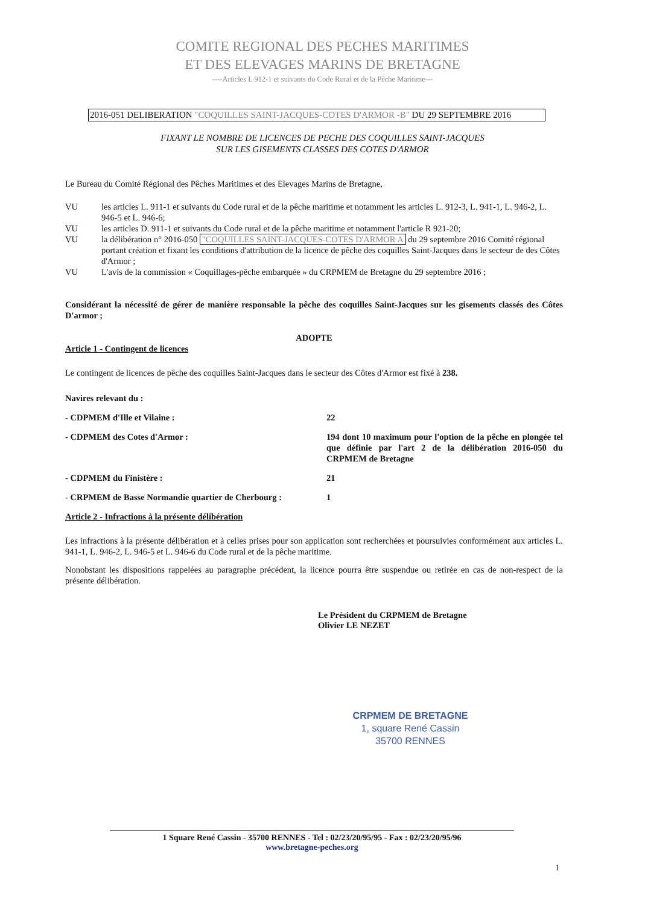COMITE REGIONAL DES PECHES MARITIMES
ET DES ELEVAGES MARINS DE BRETAGNE
----Articles L 912-1 et suivants du Code Rural et de la Pêche Maritime---
2016-051 DELIBERATION "COQUILLES SAINT-JACQUES-COTES D'ARMOR -B" DU 29 SEPTEMBRE 2016
FIXANT LE NOMBRE DE LICENCES DE PECHE DES COQUILLES SAINT-JACQUES
SUR LES GISEMENTS CLASSES DES COTES D'ARMOR
Le Bureau du Comité Régional des Pêches Maritimes et des Elevages Marins de Bretagne,
VU les articles L. 911-1 et suivants du Code rural et de la pêche maritime et notamment les articles L. 912-3, L. 941-1, L. 946-2, L. 946-5 et L. 946-6;
VU les articles D. 911-1 et suivants du Code rural et de la pêche maritime et notamment l'article R 921-20;
VU la délibération n° 2016-050 "COQUILLES SAINT-JACQUES-COTES D'ARMOR A du 29 septembre 2016 Comité régional portant création et fixant les conditions d'attribution de la licence de pêche des coquilles Saint-Jacques dans le secteur de des Côtes d'Armor ;
VU L'avis de la commission « Coquillages-pêche embarquée » du CRPMEM de Bretagne du 29 septembre 2016 ;
Considérant la nécessité de gérer de manière responsable la pêche des coquilles Saint-Jacques sur les gisements classés des Côtes D'armor ;
ADOPTE
Article 1 - Contingent de licences
Le contingent de licences de pêche des coquilles Saint-Jacques dans le secteur des Côtes d'Armor est fixé à 238.
Navires relevant du :
- CDPMEM d'Ille et Vilaine : 22
- CDPMEM des Cotes d'Armor : 194 dont 10 maximum pour l'option de la pêche en plongée tel que définie par l'art 2 de la délibération 2016-050 du CRPMEM de Bretagne
- CDPMEM du Finistère : 21
- CRPMEM de Basse Normandie quartier de Cherbourg :
1
Article 2 - Infractions à la présente délibération
Les infractions à la présente délibération et à celles prises pour son application sont recherchées et poursuivies conformément aux articles L. 941-1, L. 946-2, L. 946-5 et L. 946-6 du Code rural et de la pêche maritime.
Nonobstant les dispositions rappelées au paragraphe précédent, la licence pourra être suspendue ou retirée en cas de non-respect de la présente délibération.
Le Président du CRPMEM de Bretagne
Olivier LE NEZET
CRPMEM DE BRETAGNE
1, square René Cassin
35700 RENNES
1 Square René Cassin - 35700 RENNES - Tel : 02/23/20/95/95 - Fax : 02/23/20/95/96
www.bretagne-peches.org
1